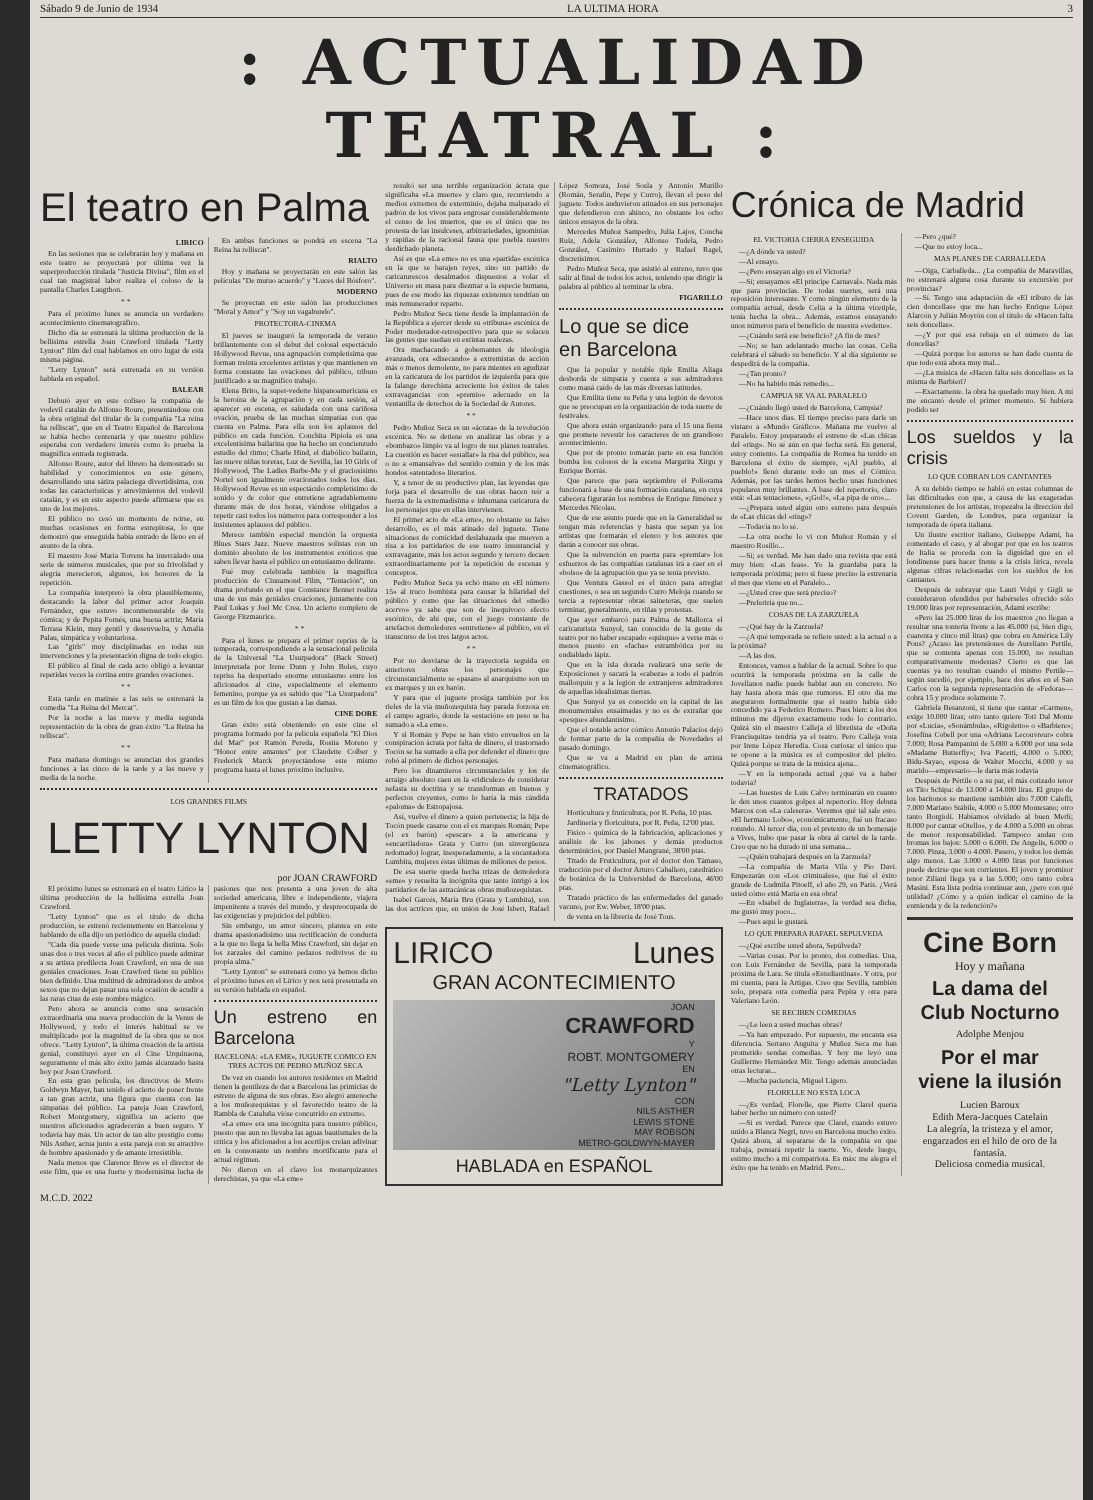Sábado 9 de Junio de 1934 LA ULTIMA HORA 3
: ACTUALIDAD TEATRAL :
El teatro en Palma
LIRICO
En las sesiones que se celebrarán hoy y mañana en este teatro se proyectará por última vez la superproducción titulada "Justicia Divina", film en el cual tan magistral labor realiza el coloso de la pantalla Charles Laugthon.
* *
Para el próximo lunes se anuncia un verdadero acontecimiento cinematográfico.
Dicho día se estrenará la última producción de la bellísima estrella Joan Crawford titulada "Letty Lynton" film del cual hablamos en otro lugar de esta misma página.
"Letty Lynton" será estrenada en su versión hablada en español.
BALEAR
Debutó ayer en este coliseo la compañía de vodevil catalán de Alfonso Roure, presentándose con la obra original del titular de la compañía "La reina ha relliscat", que en el Teatro Español de Barcelona se había hecho centenaria y que nuestro público esperaba con verdadero interés como lo prueba la magnífica entrada registrada.
Alfonso Roure, autor del libreto ha demostrado su habilidad y conocimientos en este género, desarrollando una sátira palaciega divertidísima, con todas las características y atrevimientos del vodevil catalán, y es en este aspecto puede afirmarse que es uno de los mejores.
El público no cesó un momento de reirse, en muchas ocasiones en forma estrepitosa, lo que demostró que enseguida había entrado de lleno en el asunto de la obra.
El maestro José María Torrens ha intercalado una serie de números musicales, que por su frivolidad y alegría merecieron, algunos, los honores de la repetición.
La compañía interpretó la obra plausiblemente, destacando la labor del primer actor Joaquín Fernández, que estuvo inconmensurable de vis cómica; y de Pepita Fornés, una buena actriz; María Terrasa Klein, muy gentil y desenvuelta, y Amalia Palau, simpática y voluntariosa.
Las "girls" muy disciplinadas en todas sus intervenciones y la presentación digna de todo elogio.
El público al final de cada acto obligó a levantar repetidas veces la cortina entre grandes ovaciones.
* *
Esta tarde en matinée a las seis se estrenará la comedia "La Reina del Mercat".
Por la noche a las nueve y media segunda representación de la obra de gran éxito "La Reina ha relliscat".
* *
Para mañana domingo se anuncian dos grandes funciones a las cinco de la tarde y a las nueve y media de la noche.
En ambas funciones se pondrá en escena "La Reina ha relliscat".
RIALTO
Hoy y mañana se proyectarán en este salón las películas "De mutuo acuerdo" y "Luces del Bósforo".
MODERNO
Se proyectan en este salón las producciones "Moral y Amor" y "Soy un vagabundo".
PROTECTORA-CINEMA
El jueves se inauguró la temporada de verano brillantemente con el debut del colosal espectáculo Hollywood Revue, una agrupación completísima que forman treinta excelentes artistas y que mantienen en forma constante las ovaciones del público, tributo justificado a su magnífico trabajo.
Elena Brito, la super-vedette hispanoamericana es la heroína de la agrupación y en cada sesión, al aparecer en escena, es saludada con una cariñosa ovación, prueba de las muchas simpatías con que cuenta en Palma. Para ella son los aplausos del público en cada función. Conchita Pipiola es una excelentísima bailarina que ha hecho un concienzudo estudio del ritmo; Charle Hind, el diabólico bailarín, las nueve niñas toreras, Luz de Sevilla, las 10 Girls of Hollywood, The Ladies Barbe-Me y el graciosísimo Nortel son igualmente ovacionados todos los días. Hollywood Revue es un espectáculo completísimo de sonido y de color que entretiene agradablemente durante más de dos horas, viéndose obligados a repetir casi todos los números para corresponder a los insistentes aplausos del público.
Merece también especial mención la orquesta Blues Stars Jazz. Nueve maestros solistas con un dominio absoluto de los instrumentos exóticos que saben llevar hasta el público un entusiasmo delirante.
Fué muy celebrada también la magnífica producción de Cinnamond Film, "Tentación", un drama profundo en el que Constance Bennet realiza una de sus más geniales creaciones, juntamente con Paul Lukas y Joel Mc Crea. Un acierto completo de George Fitzmaurice.
* *
Para el lunes se prepara el primer repriss de la temporada, correspondiendo a la sensacional película de la Universal "La Usurpadora" (Back Street) interpretada por Irene Dunn y John Boles, cuyo repriss ha despertado enorme entusiasmo entre los aficionados al cine, especialmente el elemento femenino, porque ya es sabido que "La Usurpadora" es un film de los que gustan a las damas.
CINE DORE
Gran éxito está obteniendo en este cine el programa formado por la película española "El Dios del Mar" por Ramón Pereda, Rosita Moreno y "Honor entre amantes" por Claudette Colber y Frederick Marck proyectándose este mismo programa hasta el lunes próximo inclusive.
LOS GRANDES FILMS
LETTY LYNTON
por JOAN CRAWFORD
El próximo lunes se estrenará en el teatro Lírico la última producción de la bellísima estrella Joan Crawford.
"Letty Lynton" que es el título de dicha producción, se estrenó recientemente en Barcelona y hablando de ella dijo un periódico de aquella ciudad:
"Cada día puede verse una película distinta. Solo unas dos o tres veces al año el público puede admirar a su artista predilecta Joan Crawford, en una de sus geniales creaciones. Joan Crawford tiene su público bien definido. Una multitud de admiradores de ambos sexos que no dejan pasar una sola ocasión de acudir a las raras citas de este nombre mágico.
Pero ahora se anuncia como una sensación extraordinaria una nueva producción de la Venus de Hollywood, y todo el interés habitual se ve multiplicado por la magnitud de la obra que se nos ofrece. "Letty Lynton", la última creación de la artista genial, constituyó ayer en el Cine Urquinaona, seguramente el más alto éxito jamás alcanzado hasta hoy por Joan Crawford.
En esta gran película, los directivos de Metro Goldwyn Mayer, han tenido el acierto de poner frente a tan gran actriz, una figura que cuenta con las simpatías del público. La pareja Joan Crawford, Robert Montgomery, significa un acierto que nuestros aficionados agradecerán a buen seguro. Y todavía hay más. Un actor de tan alto prestigio como Nils Asther, actua junto a esta pareja con su atractivo de hombre apasionado y de amante irresistible.
Nada menos que Clarence Brow es el director de este film, que es una fuerte y modernísima lucha de pasiones que nos presenta a una joven de alta sociedad americana, libre e independiente, viajera impenitente a través del mundo, y despreocupada de las exigencias y prejuicios del público.
Sin embargo, un amor sincero, plantea en este drama apasionadísimo una rectificación de conducta a la que no llega la bella Miss Crawford, sin dejar en los zarzales del camino pedazos redivivos de su propia alma."
"Letty Lynton" se estrenará como ya hemos dicho el próximo lunes en el Lírico y nos será presentada en su versión hablada en español.
Un estreno en Barcelona
BACELONA: «LA EME», JUGUETE COMICO EN TRES ACTOS DE PEDRO MUÑOZ SECA
De vez en cuando los autores residentes en Madrid tienen la gentileza de dar a Barcelona las primicias de estreno de alguna de sus obras. Eso alegró antenoche a los muñozequistas y el favorecido teatro de la Rambla de Cataluña vióse concurrido en extremo.
«La eme» era una incógnita para nuestro público, puesto que aun no llevaba las aguas bautismales de la crítica y los aficionados a los acertijos creian adivinar en la consonante un nombre mortificante para el actual régimen.
No dieron en el clavo los monarquizantes derechistas, ya que «La eme»
resultó ser una terrible organización ácrata que significaba «La muerte» y claro que, recurriendo a medios extremos de exterminio, dejaba malparado el padrón de los vivos para engrosar considerablemente el censo de los muertos, que es el único que no protesta de las insulceses, arbitrariedades, ignominias y rapiñas de la racional fauna que puebla nuestro desdichado planeta.
Así es que «La eme» no es una «partida» escénica en la que se barajen reyes, sino un partido de caricaturescos desalmados dispuestos a volar el Universo en masa para diezmar a la especie humana, pues de ese modo las riquezas existentes tendrían un más remunerador reparto.
Pedro Muñoz Seca tiene desde la implantación de la República a ejercer desde su «tribuna» escénica de Poder moderador-retrospectivo para que se solacen las gentes que sueñan en extintas realezas.
Ora machacando a gobernantes de ideología avanzada, ora «disecando» a extremistas de acción más o menos demolente, no para mientes en agudizar en la caricatura de los partidos de izquierda para que la falange derechista acreciente los éxitos de tales extravagancias con «premio» adecuado en la ventanilla de derechos de la Sociedad de Autores.
* *
Pedro Muñoz Seca es un «ácrata» de la revolución escénica. No se detiene en analizar las obras y a «bombazo» limpio va al logro de sus planes teatrales. La cuestión es hacer «estallar» la risa del público, sea o no a «mansalva» del sentido común y de los más hondos «atentados» literarios.
Y, a tenor de su productivo plan, las leyendas que forja para el desarrollo de sus obras hacen reír a fuerza de la extremadísima e inhumana caricatura de los personajes que en ellas intervienen.
El primer acto de «La eme», no obstante su falso desarrollo, es el más atinado del juguete. Tiene situaciones de comicidad deslabazada que mueven a risa a los partidarios de ese teatro insustancial y extravagante, más los actos segundo y tercero decaen extraordinariamente por la repetición de escenas y conceptos.
Pedro Muñoz Seca ya echó mano en «El número 15» al truco bombista para causar la hilaridad del público y como que las situaciones del «medio acervo» ya sabe que son de inequívoco efecto escénico, de ahí que, con el juego constante de artefactos demoledores «entretiene» al público, en el transcurso de los tres largos actos.
* *
Por no desviarse de la trayectoria seguida en anteriores obras los personajes que circunstancialmente se «pasan» al anarquismo son un ex marqués y un ex barón.
Y para que el juguete prosiga también por los rieles de la vía muñozequista hay parada forzosa en el campo agrario, donde la «estación» en peso se ha sumado a «La eme».
Y si Román y Pepe se han visto envueltos en la conspiración ácrata por falta de dinero, el trastornado Tocón se ha sumado a ella por defender el dinero que robó al primero de dichos personajes.
Pero los dinamiteros circunstanciales y los de arraigo absoluto caen en la «ridiculez» de considerar nefasta su doctrina y se transforman en buenos y perfectos creyentes, como lo haría la más cándida «paloma» de Estropajosa.
Así, vuelve el dinero a quien pertenecía; la hija de Tocón puede casarse con el ex marqués Román; Pepe (el ex barón) «pescar» a la americana y «encarriladora» Grata y Curro (un sinvergüenza redomado) lograr, inesperadamente, a la encantadora Lumbita, mujeres éstas últimas de millones de pesos.
De esa suerte queda hecha trizas de demoledora «eme» y resuelta la incógnita que tanto intrigó a los partidarios de las astracánicas obras muñozequistas.
Isabel Garcés, María Bru (Grata y Lumbita), son las dos actrices que, en unión de José Isbert, Rafael López Somoza, José Sosla y Antonio Murillo (Román, Serafín, Pepe y Curro), llevan el peso del juguete. Todos anduvieron atinados en sus personajes que defendieron con ahinco, no obstante los ocho únicos ensayos de la obra.
Mercedes Muñoz Sampedro, Julia Lajos, Concha Ruiz, Adela González, Alfonso Tudela, Pedro González, Casimiro Hurtado y Rafael Ragel, discretísimos.
Pedro Muñoz Seca, que asistió al estreno, tuvo que salir al final de todos los actos, teniendo que dirigir la palabra al público al terminar la obra.
FIGARILLO
Lo que se dice
en Barcelona
Que la popular y notable tiple Emilia Aliaga desborda de simpatía y cuenta a sus admiradores como maná caído de las más diversas latitudes.
Que Emilita tiene su Peña y una legión de devotos que se preocupan en la organización de toda suerte de festivales.
Que ahora están organizando para el 15 una fiesta que promete revestir los caracteres de un grandioso acontecimiento.
Que por de pronto tomarán parte en esa función bomba los colosos de la escena Margarita Xirgu y Enrique Borrás.
Que parece que para septiembre el Poliorama funcionará a base de una formación catalana, en cuya cabecera figurarán los nombres de Enrique Jiménez y Mercedes Nicolau.
Que de ese asunto puede que en la Generalidad se tengan más referencias y hasta que sepan ya los artistas que formarán el elenco y los autores que darán a conocer sus obras.
Que la subvención en puerta para «premiar» los esfuerzos de las compañías catalanas irá a caer en el «bolso» de la agrupación que ya se tenía previsto.
Que Ventura Gassol es el único para arreglar cuestiones, o sea un segundo Curro Meloja cuando se tercia a representar obras saineteras, que suelen terminar, generalmente, en riñas y protestas.
Que ayer embarcó para Palma de Mallorca el caricaturista Sunyol, tan conocido de la gente de teatro por no haber escapado «quisque» a verse más o menos puesto en «facha» estrambótica por su endiablado lápiz.
Que en la isla dorada realizará una serie de Exposiciones y sacará la «cabeza» a todo el padrón mallorquín y a la legión de extranjeros admiradores de aquellas idealísimas tierras.
Que Sunyol ya es conocido en la capital de las monumentales ensaimadas y no es de extrañar que «pesque» abundantísimo.
Que el notable actor cómico Antonio Palacios dejó de formar parte de la compañía de Novedades el pasado domingo.
Que se va a Madrid en plan de artista cinematográfico.
TRATADOS
Horticultura y fruticultura, por R. Peña, 10 ptas.
Jardinería y floricultura, por R. Peña, 12'00 ptas.
Físico - química de la fabricación, aplicaciones y análisis de los jabones y demás productos determinicios, por Daniel Mangrané, 38'00 ptas.
Trtado de Fruticultura, por el doctor don Támaso, traducción por el doctor Arturo Caballero, catedrático de botánica de la Universidad de Barcelona, 46'00 ptas.
Tratado práctico de las enfermedades del ganado vacuno, por Ew. Weber, 18'00 ptas.
de venta en la librería de José Tous.
LIRICO Lunes
GRAN ACONTECIMIENTO
JOAN
CRAWFORD
Y
ROBT. MONTGOMERY
EN
"Letty Lynton"
CON
NILS ASTHER
LEWIS STONE
MAY ROBSON
METRO-GOLDWYN-MAYER
HABLADA en ESPAÑOL
Crónica de Madrid
EL VICTORIA CIERRA ENSEGUIDA
—¿A dónde va usted?
—Al ensayo.
—¿Pero ensayan algo en el Victoria?
—Sí; ensayamos «El príncipe Carnaval». Nada más que para provincias. De todas suertes, será una reposición interesante. Y como ningún elemento de la compañía actual, desde Celia a la última vicetiple, tenía hecha la obra... Además, estamos ensayando unos números para el beneficio de nuestra «vedette».
—¿Cuándo será ese beneficio? ¿A fin de mes?
—No; se han adelantado mucho las cosas. Celia celebrará el sábado su beneficio. Y al día siguiente se despedirá de la compañía.
—¿Tan pronto?
—No ha habido más remedio...
CAMPUA SE VA AL PARALELO
—¿Cuándo llegó usted de Barcelona, Campúa?
—Hace unos días. El tiempo preciso para darle un vistazo a «Mundo Gráfico». Mañana me vuelvo al Paralelo. Estoy preparando el estreno de «Las chicas del «ring». No sé aún en qué fecha será. En general, estoy contento. La compañía de Romea ha tenido en Barcelona el éxito de siempre, «¡Al pueblo, al pueblo!» llenó durante todo un mes el Cómico. Además, por las tardes hemos hecho unas funciones populares muy brillantes. A base del repertorio, claro está: «Las tentaciones», «¡Gol!», «La pipa de oro»...
—¿Prepara usted algún otro estreno para después de «Las chicas del «ring»?
—Todavía no lo sé.
—La otra noche lo vi con Muñoz Román y el maestro Rosillo...
—Sí; es verdad. Me han dado una revista que está muy bien: «Las feas». Yo la guardaba para la temporada próxima; pero si fuese preciso la estrenaría el mes que viene en el Paralelo...
—¿Usted cree que será preciso?
—Preferiría que no...
COSAS DE LA ZARZUELA
—¿Qué hay de la Zarzuela?
—¿A qué temporada se refiere usted: a la actual o a la próxima?
—A las dos.
Entonces, vamos a hablar de la actual. Sobre lo que ocurrirá la temporada próxima en la calle de Jovellanos nadie puede hablar aun en concreto. No hay hasta ahora más que rumores. El otro día me aseguraron formalmente que el teatro había sido concedido ya a Federico Romero. Pues bien: a los dos minutos me dijeron exactamente todo lo contrario. Quizá sin el maestro Calleja el libretista de «Doña Francisquita» tendría ya el teatro. Pero Calleja vota por Irene López Heredia. Cosa curiosa: el único que se opone a la música es el compositor del pleito. Quizá porque se trata de la música ajena...
—Y en la temporada actual ¿qué va a haber todavía?
—Las huestes de Luis Calvo terminarán en cuanto le den unos cuantos golpes al repertorio. Hoy debuta Marcos con «La calesera». Veremos qué tal sale esto. «El hermano Lobo», económicamente, fué un fracaso rotundo. Al tercer día, con el pretexto de un homenaje a Vives, hubo que pasar la obra al cartel de la tarde. Creo que no ha durado ni una semana...
—¿Quién trabajará después en la Zarzuela?
—La compañía de María Vila y Pío Daví. Empezarán con «Los criminales», que fué el éxito grande de Ludmila Pitoeff, el año 29, en París. ¿Verá usted cómo está María en esa obra!
—En «Isabel de Inglaterra», la verdad sea dicha, me gustó muy poco...
—Pues aquí le gustará.
LO QUE PREPARA RAFAEL SEPULVEDA
—¿Qué escribe usted ahora, Sepúlveda?
—Varias cosas. Por lo pronto, dos comedias. Una, con Luis Fernández de Sevilla, para la temporada próxima de Lara. Se titula «Estudiantinas». Y otra, por mi cuenta, para la Artigas. Creo que Sevilla, también solo, prepara otra comedia para Pepita y otra para Valeriano León.
SE RECIBEN COMEDIAS
—¿Le leen a usted muchas obras?
—Ya han empezado. Por supuesto, me encanta esa diferencia. Serrano Anguita y Muñoz Seca me han prometido sendas comedias. Y hoy me leyó una Guillermo Hernández Mir. Tengo además anunciadas otras lecturas...
—Mucha paciencia, Miguel Ligero.
FLORELLE NO ESTA LOCA
—¿Es verdad, Florelle, que Pierre Clarel quería haber hecho un número con usted?
—Sí es verdad. Parece que Clarel, cuando estuvo unido a Blanca Negri, tuvo en Barcelona mucho éxito. Quizá ahora, al separarse de la compañía en que trabaja, pensará repetir la suerte. Yo, desde luego, estimo mucho a mi compatriota. Es más: me alegra el éxito que ha tenido en Madrid. Pero...
—Pero ¿qué?
—Que no estoy loca...
MAS PLANES DE CARBALLEDA
—Oiga, Carballeda... ¿La compañía de Maravillas, no estrenará alguna cosa durante su excursión por provincias?
—Sí. Tengo una adaptación de «El tributo de las cien doncellas» que me han hecho Enrique López Alarcón y Julián Moyrón con el título de «Hacen falta seis doncellas».
—¿Y por qué esa rebaja en el número de las doncellas?
—Quizá porque los autores se han dado cuenta de que todo está ahora muy mal...
—¿La música de «Hacen falta seis doncellas» es la misma de Barbieri?
—Exactamente. la obra ha quedado muy bien. A mí me encantó desde el primer momento. Sí hubiera podido ser
Los sueldos y la crisis
LO QUE COBRAN LOS CANTANTES
A su debido tiempo se habló en estas columnas de las dificultades con que, a causa de las exageradas pretensiones de los artistas, tropezaba la dirección del Covent Garden, de Londres, para organizar la temporada de ópera italiana.
Un ilustre escritor italiano, Guiseppe Adami, ha comentado el caso, y al abogar por que en los teatros de Italia se proceda con la dignidad que en el londinense para hacer frente a la crisis lírica, revela algunas cifras relacionadas con los sueldos de los cantantes.
Después de subrayar que Lauri Volpi y Gigli se consideraron ofendidos por habérseles ofrecido sólo 19.000 liras por representación, Adami escribe:
«Pero las 25.000 liras de los maestros ¿no llegan a resultar una tontería frente a las 45.000 (sí, bien digo, cuarenta y cinco mil liras) que cobra en América Lily Pons? ¿Acaso las pretensiones de Aureliano Pertile, que se contenta apenas con 15.000, no resultan comparativamente modestas? Cierto es que las cuentas ya no resultan cuando el mismo Pertile—según sucedió, por ejemplo, hace dos años en el San Carlos con la segunda representación de «Fedora»—cobra 15 y produce solamente 7.
Gabriela Besanzoni, si tiene que cantar «Carmen», exige 10.000 liras; otro tanto quiere Toti Dal Monte por «Lucía», «Sonámbula», «Rigoletto» o «Barbiere»; Josefina Cobell por una «Adriana Lecouvreur» cobra 7.000; Rosa Pampanini de 5.000 a 6.000 por una sola «Madame Butterfly»; Iva Pacetti, 4.000 o 5.000; Bidu-Sayao, esposa de Walter Mocchi, 4.000 y su marido—empresario—le daría más todavía
Después de Pértile o a su par, el más cotizado tenor es Tito Schipa: de 13.000 a 14.000 liras. El grupo de los barítonos se mantiene también alto 7.000 Calefli, 7.000 Mariano Stábile, 4.000 o 5.000 Montesano; otro tanto Borgioli. Habíamos olvidado al buen Merlí; 8.000 por cantar «Otello», y de 4.000 a 5.000 en obras de menor responsabilidad. Tampoco andan con bromas los bajos: 5.000 o 6.000. De Angelis, 6.000 o 7.000. Pinza, 3.000 o 4.000. Pasero, y todos los demás algo menos. Las 3.000 o 4.000 liras por funciones puede decirse que son corrientes. El joven y promisor tenor Ziliani llega ya a las 5.000; otro tanto cobra Masini. Esta lista podría continuar aun, ¿pero con qué utilidad? ¿Cómo y a quién indicar el camino de la enmienda y de la redención?»
Cine Born
Hoy y mañana
La dama del Club Nocturno
Adolphe Menjou
Por el mar viene la ilusión
Lucien Baroux
Edith Mera-Jacques Catelain
La alegría, la tristeza y el amor, engarzados en el hilo de oro de la fantasía.
Deliciosa comedia musical.
M.C.D. 2022